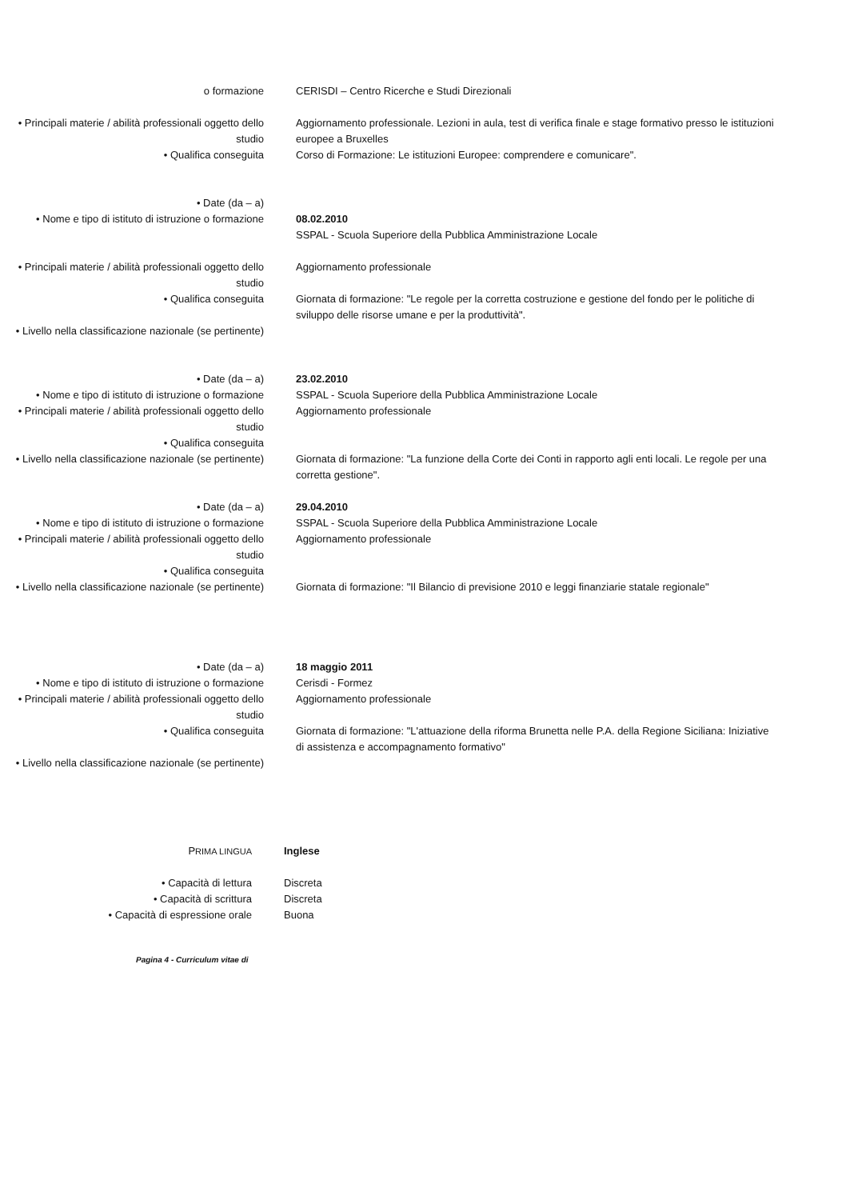o formazione CERISDI – Centro Ricerche e Studi Direzionali
• Principali materie / abilità professionali oggetto dello studio
Aggiornamento professionale. Lezioni in aula, test di verifica finale e stage formativo presso le istituzioni europee a Bruxelles
• Qualifica conseguita Corso di Formazione: Le istituzioni Europee: comprendere e comunicare".
• Date (da – a)
• Nome e tipo di istituto di istruzione o formazione
08.02.2010
SSPAL - Scuola Superiore della Pubblica Amministrazione Locale
• Principali materie / abilità professionali oggetto dello studio
Aggiornamento professionale
• Qualifica conseguita Giornata di formazione: "Le regole per la corretta costruzione e gestione del fondo per le politiche di sviluppo delle risorse umane e per la produttività".
• Livello nella classificazione nazionale (se pertinente)
• Date (da – a) 23.02.2010
• Nome e tipo di istituto di istruzione o formazione
SSPAL - Scuola Superiore della Pubblica Amministrazione Locale
• Principali materie / abilità professionali oggetto dello studio
Aggiornamento professionale
• Qualifica conseguita
• Livello nella classificazione nazionale (se pertinente)
Giornata di formazione: "La funzione della Corte dei Conti in rapporto agli enti locali. Le regole per una corretta gestione".
• Date (da – a) 29.04.2010
• Nome e tipo di istituto di istruzione o formazione
SSPAL - Scuola Superiore della Pubblica Amministrazione Locale
• Principali materie / abilità professionali oggetto dello studio
Aggiornamento professionale
• Qualifica conseguita
• Livello nella classificazione nazionale (se pertinente)
Giornata di formazione: "Il Bilancio di previsione 2010 e leggi finanziarie statale regionale"
• Date (da – a) 18 maggio 2011
• Nome e tipo di istituto di istruzione o formazione
Cerisdi - Formez
• Principali materie / abilità professionali oggetto dello studio
Aggiornamento professionale
• Qualifica conseguita Giornata di formazione: "L'attuazione della riforma Brunetta nelle P.A. della Regione Siciliana: Iniziative di assistenza e accompagnamento formativo"
• Livello nella classificazione nazionale (se pertinente)
PRIMA LINGUA
Inglese
• Capacità di lettura Discreta
• Capacità di scrittura Discreta
• Capacità di espressione orale Buona
Pagina 4 - Curriculum vitae di